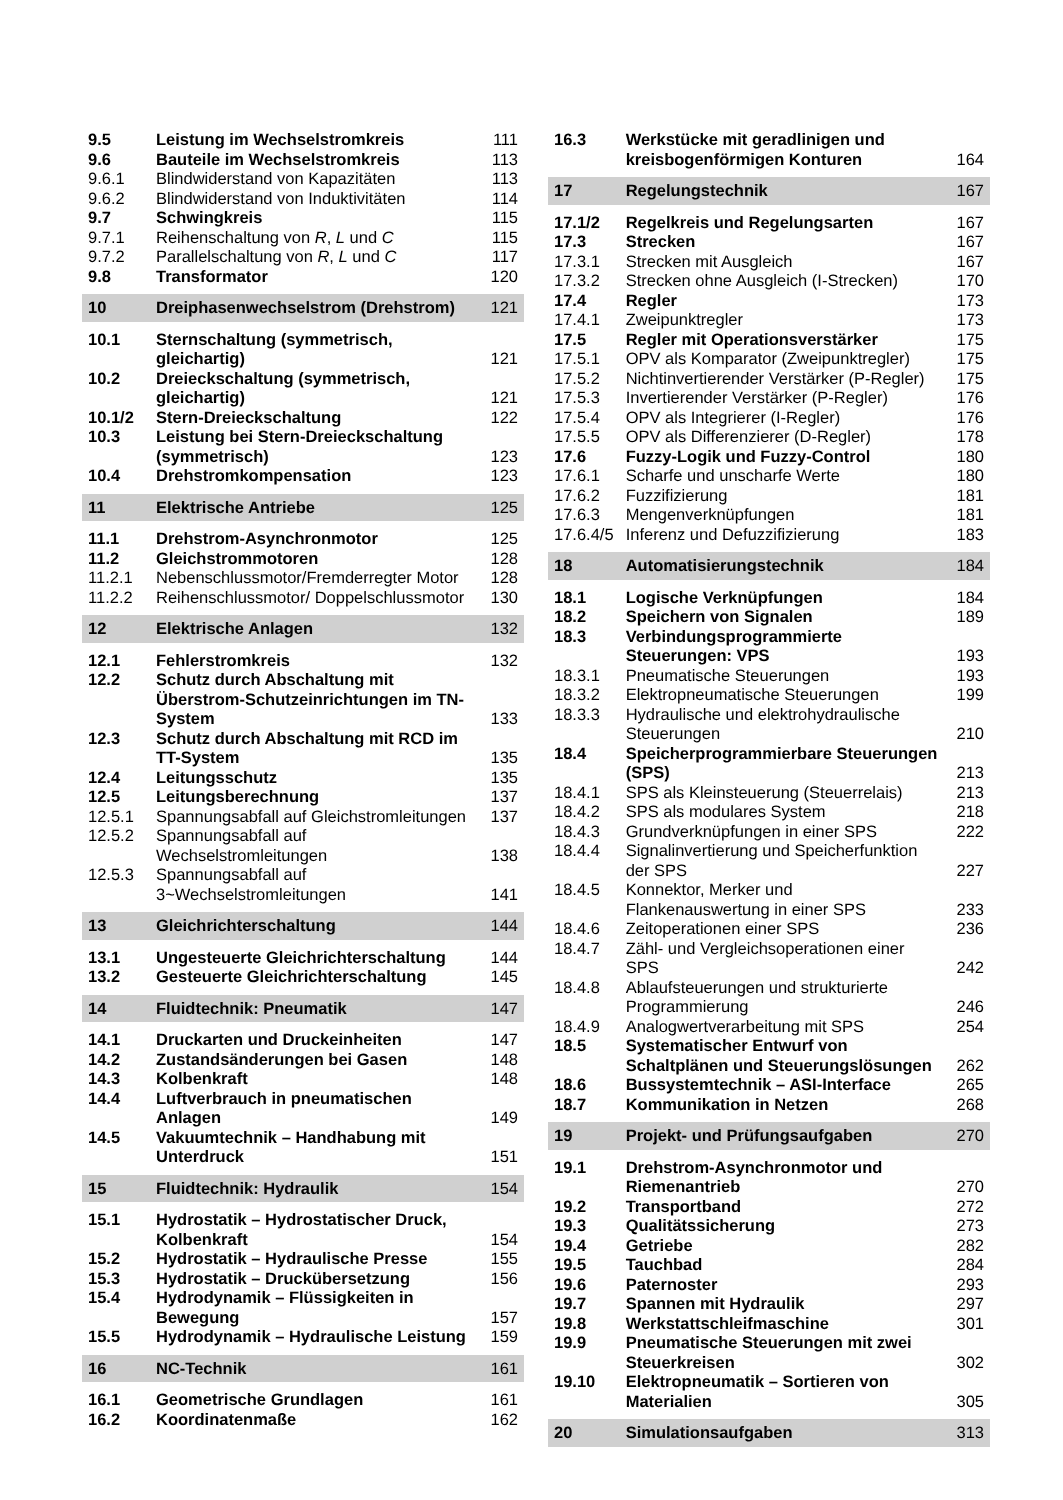| 9.5 | Leistung im Wechselstromkreis | 111 |
| 9.6 | Bauteile im Wechselstromkreis | 113 |
| 9.6.1 | Blindwiderstand von Kapazitäten | 113 |
| 9.6.2 | Blindwiderstand von Induktivitäten | 114 |
| 9.7 | Schwingkreis | 115 |
| 9.7.1 | Reihenschaltung von R , L und C | 115 |
| 9.7.2 | Parallelschaltung von R , L und C | 117 |
| 9.8 | Transformator | 120 |
| 10 | Dreiphasenwechselstrom (Drehstrom) | 121 |
| 10.1 | Sternschaltung (symmetrisch, gleichartig) | 121 |
| 10.2 | Dreieckschaltung (symmetrisch, gleichartig) | 121 |
| 10.1/2 | Stern-Dreieckschaltung | 122 |
| 10.3 | Leistung bei Stern-Dreieckschaltung (symmetrisch) | 123 |
| 10.4 | Drehstromkompensation | 123 |
| 11 | Elektrische Antriebe | 125 |
| 11.1 | Drehstrom-Asynchronmotor | 125 |
| 11.2 | Gleichstrommotoren | 128 |
| 11.2.1 | Nebenschlussmotor/Fremderregter Motor | 128 |
| 11.2.2 | Reihenschlussmotor/ Doppelschlussmotor | 130 |
| 12 | Elektrische Anlagen | 132 |
| 12.1 | Fehlerstromkreis | 132 |
| 12.2 | Schutz durch Abschaltung mit Überstrom-Schutzeinrichtungen im TN-System | 133 |
| 12.3 | Schutz durch Abschaltung mit RCD im TT-System | 135 |
| 12.4 | Leitungsschutz | 135 |
| 12.5 | Leitungsberechnung | 137 |
| 12.5.1 | Spannungsabfall auf Gleichstromleitungen | 137 |
| 12.5.2 | Spannungsabfall auf Wechselstromleitungen | 138 |
| 12.5.3 | Spannungsabfall auf 3~Wechselstromleitungen | 141 |
| 13 | Gleichrichterschaltung | 144 |
| 13.1 | Ungesteuerte Gleichrichterschaltung | 144 |
| 13.2 | Gesteuerte Gleichrichterschaltung | 145 |
| 14 | Fluidtechnik: Pneumatik | 147 |
| 14.1 | Druckarten und Druckeinheiten | 147 |
| 14.2 | Zustandsänderungen bei Gasen | 148 |
| 14.3 | Kolbenkraft | 148 |
| 14.4 | Luftverbrauch in pneumatischen Anlagen | 149 |
| 14.5 | Vakuumtechnik – Handhabung mit Unterdruck | 151 |
| 15 | Fluidtechnik: Hydraulik | 154 |
| 15.1 | Hydrostatik – Hydrostatischer Druck, Kolbenkraft | 154 |
| 15.2 | Hydrostatik – Hydraulische Presse | 155 |
| 15.3 | Hydrostatik – Druckübersetzung | 156 |
| 15.4 | Hydrodynamik – Flüssigkeiten in Bewegung | 157 |
| 15.5 | Hydrodynamik – Hydraulische Leistung | 159 |
| 16 | NC-Technik | 161 |
| 16.1 | Geometrische Grundlagen | 161 |
| 16.2 | Koordinatenmaße | 162 |
| 16.3 | Werkstücke mit geradlinigen und kreisbogenförmigen Konturen | 164 |
| 17 | Regelungstechnik | 167 |
| 17.1/2 | Regelkreis und Regelungsarten | 167 |
| 17.3 | Strecken | 167 |
| 17.3.1 | Strecken mit Ausgleich | 167 |
| 17.3.2 | Strecken ohne Ausgleich (I-Strecken) | 170 |
| 17.4 | Regler | 173 |
| 17.4.1 | Zweipunktregler | 173 |
| 17.5 | Regler mit Operationsverstärker | 175 |
| 17.5.1 | OPV als Komparator (Zweipunktregler) | 175 |
| 17.5.2 | Nichtinvertierender Verstärker (P-Regler) | 175 |
| 17.5.3 | Invertierender Verstärker (P-Regler) | 176 |
| 17.5.4 | OPV als Integrierer (I-Regler) | 176 |
| 17.5.5 | OPV als Differenzierer (D-Regler) | 178 |
| 17.6 | Fuzzy-Logik und Fuzzy-Control | 180 |
| 17.6.1 | Scharfe und unscharfe Werte | 180 |
| 17.6.2 | Fuzzifizierung | 181 |
| 17.6.3 | Mengenverknüpfungen | 181 |
| 17.6.4/5 | Inferenz und Defuzzifizierung | 183 |
| 18 | Automatisierungstechnik | 184 |
| 18.1 | Logische Verknüpfungen | 184 |
| 18.2 | Speichern von Signalen | 189 |
| 18.3 | Verbindungsprogrammierte Steuerungen: VPS | 193 |
| 18.3.1 | Pneumatische Steuerungen | 193 |
| 18.3.2 | Elektropneumatische Steuerungen | 199 |
| 18.3.3 | Hydraulische und elektrohydraulische Steuerungen | 210 |
| 18.4 | Speicherprogrammierbare Steuerungen (SPS) | 213 |
| 18.4.1 | SPS als Kleinsteuerung (Steuerrelais) | 213 |
| 18.4.2 | SPS als modulares System | 218 |
| 18.4.3 | Grundverknüpfungen in einer SPS | 222 |
| 18.4.4 | Signalinvertierung und Speicherfunktion der SPS | 227 |
| 18.4.5 | Konnektor, Merker und Flankenauswertung in einer SPS | 233 |
| 18.4.6 | Zeitoperationen einer SPS | 236 |
| 18.4.7 | Zähl- und Vergleichsoperationen einer SPS | 242 |
| 18.4.8 | Ablaufsteuerungen und strukturierte Programmierung | 246 |
| 18.4.9 | Analogwertverarbeitung mit SPS | 254 |
| 18.5 | Systematischer Entwurf von Schaltplänen und Steuerungslösungen | 262 |
| 18.6 | Bussystemtechnik – ASI-Interface | 265 |
| 18.7 | Kommunikation in Netzen | 268 |
| 19 | Projekt- und Prüfungsaufgaben | 270 |
| 19.1 | Drehstrom-Asynchronmotor und Riemenantrieb | 270 |
| 19.2 | Transportband | 272 |
| 19.3 | Qualitätssicherung | 273 |
| 19.4 | Getriebe | 282 |
| 19.5 | Tauchbad | 284 |
| 19.6 | Paternoster | 293 |
| 19.7 | Spannen mit Hydraulik | 297 |
| 19.8 | Werkstattschleifmaschine | 301 |
| 19.9 | Pneumatische Steuerungen mit zwei Steuerkreisen | 302 |
| 19.10 | Elektropneumatik – Sortieren von Materialien | 305 |
| 20 | Simulationsaufgaben | 313 |